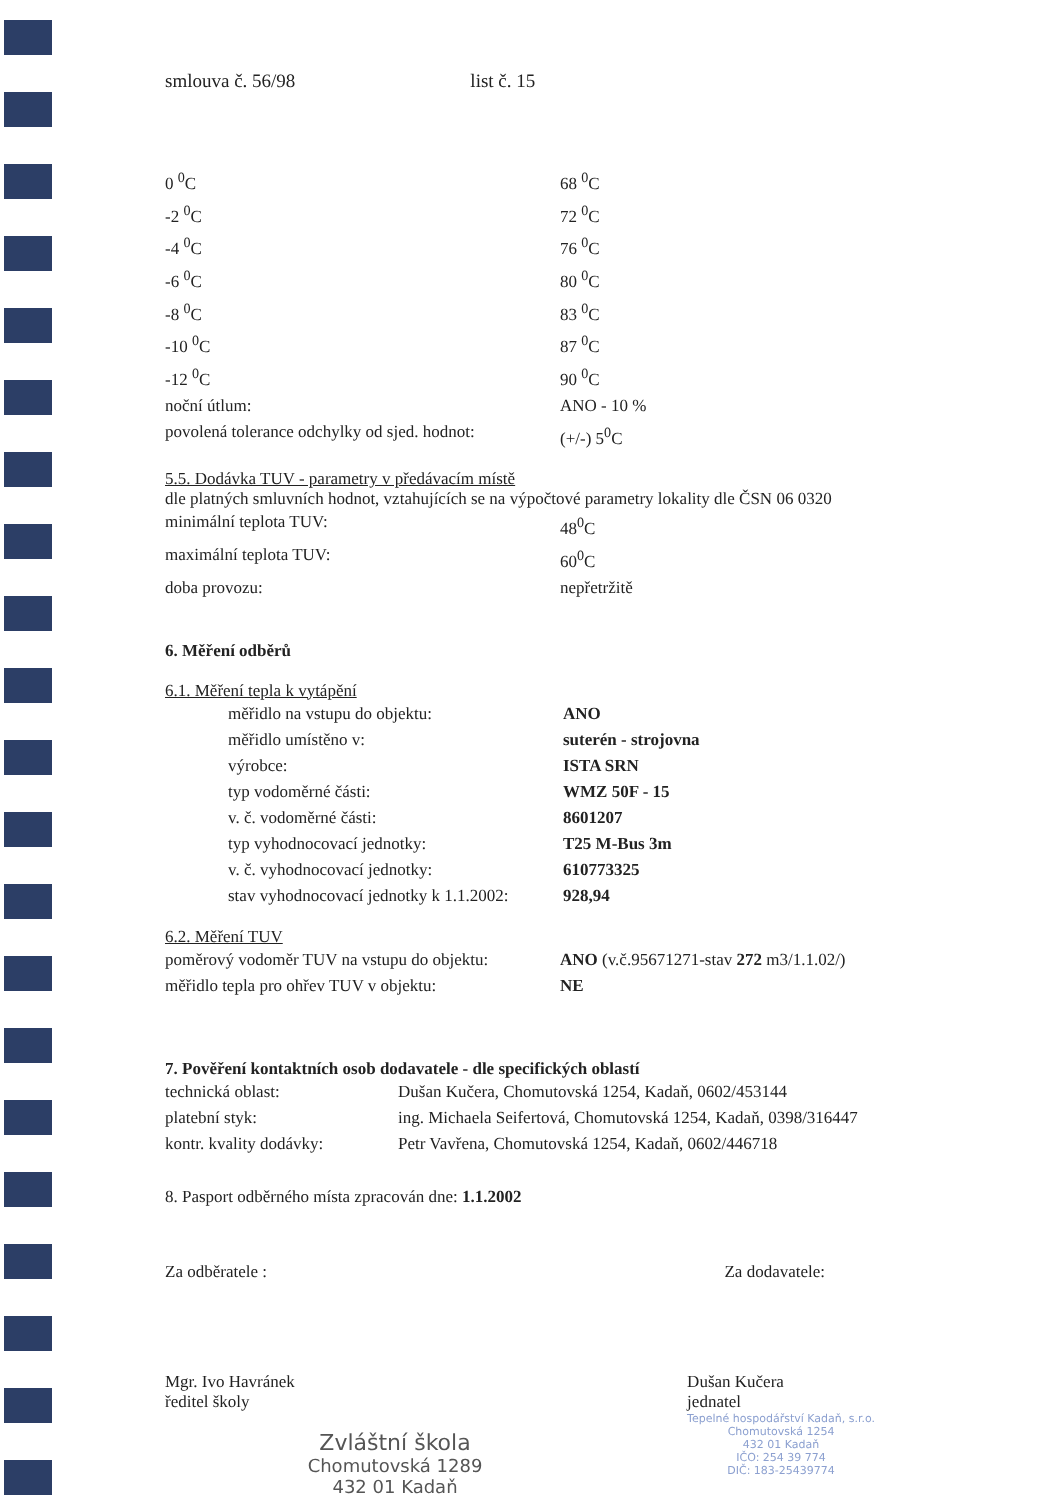smlouva č. 56/98 list č. 15
0 <sup>0</sup>C 68 <sup>0</sup>C
-2 <sup>0</sup>C 72 <sup>0</sup>C
-4 <sup>0</sup>C 76 <sup>0</sup>C
-6 <sup>0</sup>C 80 <sup>0</sup>C
-8 <sup>0</sup>C 83 <sup>0</sup>C
-10 <sup>0</sup>C 87 <sup>0</sup>C
-12 <sup>0</sup>C 90 <sup>0</sup>C
noční útlum: ANO - 10 %
povolená tolerance odchylky od sjed. hodnot: (+/-) 5<sup>0</sup>C
5.5. Dodávka TUV - parametry v předávacím místě
dle platných smluvních hodnot, vztahujících se na výpočtové parametry lokality dle ČSN 06 0320
minimální teplota TUV: 48<sup>0</sup>C
maximální teplota TUV: 60<sup>0</sup>C
doba provozu: nepřetržitě
6. Měření odběrů
6.1. Měření tepla k vytápění
měřidlo na vstupu do objektu: ANO
měřidlo umístěno v: suterén - strojovna
výrobce: ISTA SRN
typ vodoměrné části: WMZ 50F - 15
v. č. vodoměrné části: 8601207
typ vyhodnocovací jednotky: T25 M-Bus 3m
v. č. vyhodnocovací jednotky: 610773325
stav vyhodnocovací jednotky k 1.1.2002: 928,94
6.2. Měření TUV
poměrový vodoměr TUV na vstupu do objektu: ANO (v.č.95671271-stav 272 m3/1.1.02/)
měřidlo tepla pro ohřev TUV v objektu: NE
7. Pověření kontaktních osob dodavatele - dle specifických oblastí
technická oblast: Dušan Kučera, Chomutovská 1254, Kadaň, 0602/453144
platební styk: ing. Michaela Seifertová, Chomutovská 1254, Kadaň, 0398/316447
kontr. kvality dodávky: Petr Vavřena, Chomutovská 1254, Kadaň, 0602/446718
8. Pasport odběrného místa zpracován dne: 1.1.2002
Za odběratele : Za dodavatele:
Mgr. Ivo Havránek
ředitel školy
Zvláštní škola
Chomutovská 1289
432 01 Kadaň
Dušan Kučera
jednatel
Tepelné hospodářství Kadaň, s.r.o.
Chomutovská 1254
432 01 Kadaň
IČO: 254 39 774
DIČ: 183-25439774